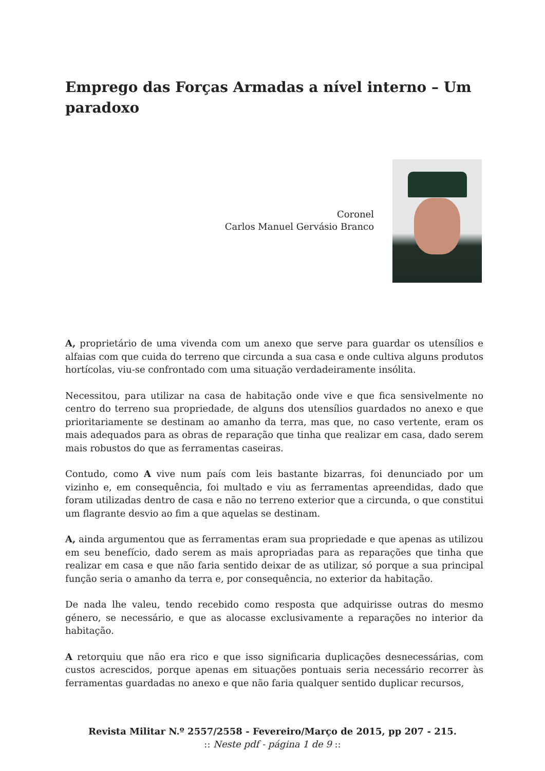Emprego das Forças Armadas a nível interno – Um paradoxo
Coronel
Carlos Manuel Gervásio Branco
A, proprietário de uma vivenda com um anexo que serve para guardar os utensílios e alfaias com que cuida do terreno que circunda a sua casa e onde cultiva alguns produtos hortícolas, viu-se confrontado com uma situação verdadeiramente insólita.
Necessitou, para utilizar na casa de habitação onde vive e que fica sensivelmente no centro do terreno sua propriedade, de alguns dos utensílios guardados no anexo e que prioritariamente se destinam ao amanho da terra, mas que, no caso vertente, eram os mais adequados para as obras de reparação que tinha que realizar em casa, dado serem mais robustos do que as ferramentas caseiras.
Contudo, como A vive num país com leis bastante bizarras, foi denunciado por um vizinho e, em consequência, foi multado e viu as ferramentas apreendidas, dado que foram utilizadas dentro de casa e não no terreno exterior que a circunda, o que constitui um flagrante desvio ao fim a que aquelas se destinam.
A, ainda argumentou que as ferramentas eram sua propriedade e que apenas as utilizou em seu benefício, dado serem as mais apropriadas para as reparações que tinha que realizar em casa e que não faria sentido deixar de as utilizar, só porque a sua principal função seria o amanho da terra e, por consequência, no exterior da habitação.
De nada lhe valeu, tendo recebido como resposta que adquirisse outras do mesmo género, se necessário, e que as alocasse exclusivamente a reparações no interior da habitação.
A retorquiu que não era rico e que isso significaria duplicações desnecessárias, com custos acrescidos, porque apenas em situações pontuais seria necessário recorrer às ferramentas guardadas no anexo e que não faria qualquer sentido duplicar recursos,
Revista Militar N.º 2557/2558 - Fevereiro/Março de 2015, pp 207 - 215.
:: Neste pdf - página 1 de 9 ::